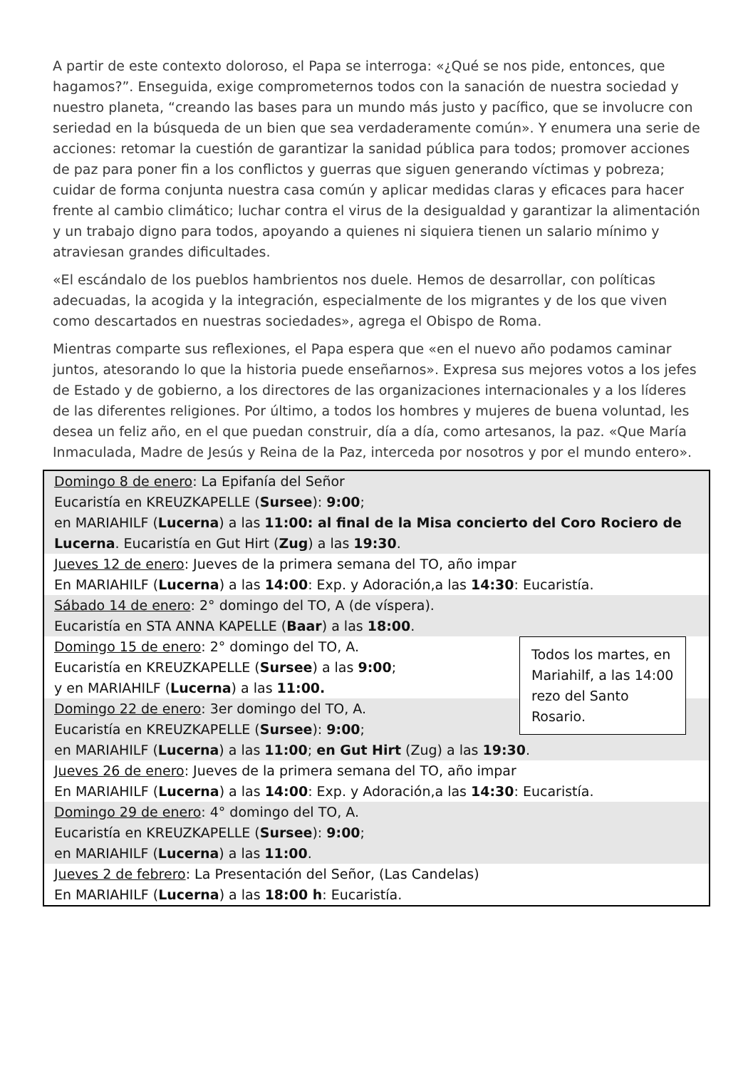A partir de este contexto doloroso, el Papa se interroga: «¿Qué se nos pide, entonces, que hagamos?”. Enseguida, exige comprometernos todos con la sanación de nuestra sociedad y nuestro planeta, “creando las bases para un mundo más justo y pacífico, que se involucre con seriedad en la búsqueda de un bien que sea verdaderamente común». Y enumera una serie de acciones: retomar la cuestión de garantizar la sanidad pública para todos; promover acciones de paz para poner fin a los conflictos y guerras que siguen generando víctimas y pobreza; cuidar de forma conjunta nuestra casa común y aplicar medidas claras y eficaces para hacer frente al cambio climático; luchar contra el virus de la desigualdad y garantizar la alimentación y un trabajo digno para todos, apoyando a quienes ni siquiera tienen un salario mínimo y atraviesan grandes dificultades.
«El escándalo de los pueblos hambrientos nos duele. Hemos de desarrollar, con políticas adecuadas, la acogida y la integración, especialmente de los migrantes y de los que viven como descartados en nuestras sociedades», agrega el Obispo de Roma.
Mientras comparte sus reflexiones, el Papa espera que «en el nuevo año podamos caminar juntos, atesorando lo que la historia puede enseñarnos». Expresa sus mejores votos a los jefes de Estado y de gobierno, a los directores de las organizaciones internacionales y a los líderes de las diferentes religiones. Por último, a todos los hombres y mujeres de buena voluntad, les desea un feliz año, en el que puedan construir, día a día, como artesanos, la paz. «Que María Inmaculada, Madre de Jesús y Reina de la Paz, interceda por nosotros y por el mundo entero».
Domingo 8 de enero: La Epifanía del Señor
Eucaristía en KREUZKAPELLE (Sursee): 9:00;
en MARIAHILF (Lucerna) a las 11:00: al final de la Misa concierto del Coro Rociero de Lucerna. Eucaristía en Gut Hirt (Zug) a las 19:30.
Jueves 12 de enero: Jueves de la primera semana del TO, año impar
En MARIAHILF (Lucerna) a las 14:00: Exp. y Adoración,a las 14:30: Eucaristía.
Sábado 14 de enero: 2° domingo del TO, A (de víspera).
Eucaristía en STA ANNA KAPELLE (Baar) a las 18:00.
Todos los martes, en Mariahilf, a las 14:00 rezo del Santo Rosario.
Domingo 15 de enero: 2° domingo del TO, A.
Eucaristía en KREUZKAPELLE (Sursee) a las 9:00;
y en MARIAHILF (Lucerna) a las 11:00.
Domingo 22 de enero: 3er domingo del TO, A.
Eucaristía en KREUZKAPELLE (Sursee): 9:00;
en MARIAHILF (Lucerna) a las 11:00; en Gut Hirt (Zug) a las 19:30.
Jueves 26 de enero: Jueves de la primera semana del TO, año impar
En MARIAHILF (Lucerna) a las 14:00: Exp. y Adoración,a las 14:30: Eucaristía.
Domingo 29 de enero: 4° domingo del TO, A.
Eucaristía en KREUZKAPELLE (Sursee): 9:00;
en MARIAHILF (Lucerna) a las 11:00.
Jueves 2 de febrero: La Presentación del Señor, (Las Candelas)
En MARIAHILF (Lucerna) a las 18:00 h: Eucaristía.